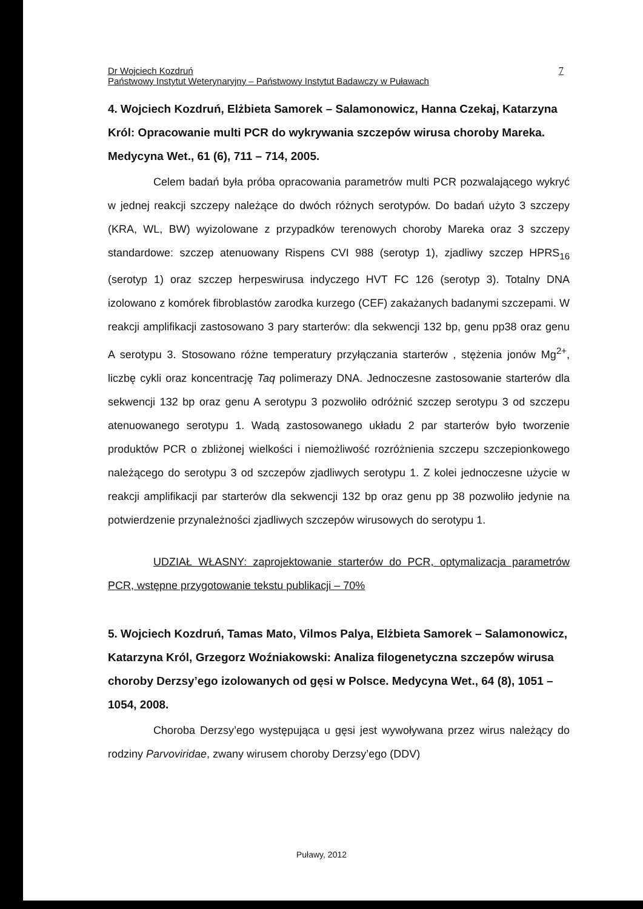Dr Wojciech Kozdruń
Państwowy Instytut Weterynaryjny – Państwowy Instytut Badawczy w Puławach
7
4. Wojciech Kozdruń, Elżbieta Samorek – Salamonowicz, Hanna Czekaj, Katarzyna Król: Opracowanie multi PCR do wykrywania szczepów wirusa choroby Mareka. Medycyna Wet., 61 (6), 711 – 714, 2005.
Celem badań była próba opracowania parametrów multi PCR pozwalającego wykryć w jednej reakcji szczepy należące do dwóch różnych serotypów. Do badań użyto 3 szczepy (KRA, WL, BW) wyizolowane z przypadków terenowych choroby Mareka oraz 3 szczepy standardowe: szczep atenuowany Rispens CVI 988 (serotyp 1), zjadliwy szczep HPRS<sub>16</sub> (serotyp 1) oraz szczep herpeswirusa indyczego HVT FC 126 (serotyp 3). Totalny DNA izolowano z komórek fibroblastów zarodka kurzego (CEF) zakażanych badanymi szczepami. W reakcji amplifikacji zastosowano 3 pary starterów: dla sekwencji 132 bp, genu pp38 oraz genu A serotypu 3. Stosowano różne temperatury przyłączania starterów , stężenia jonów Mg<sup>2+</sup>, liczbę cykli oraz koncentrację Taq polimerazy DNA. Jednoczesne zastosowanie starterów dla sekwencji 132 bp oraz genu A serotypu 3 pozwoliło odróżnić szczep serotypu 3 od szczepu atenuowanego serotypu 1. Wadą zastosowanego układu 2 par starterów było tworzenie produktów PCR o zbliżonej wielkości i niemożliwość rozróżnienia szczepu szczepionkowego należącego do serotypu 3 od szczepów zjadliwych serotypu 1. Z kolei jednoczesne użycie w reakcji amplifikacji par starterów dla sekwencji 132 bp oraz genu pp 38 pozwoliło jedynie na potwierdzenie przynależności zjadliwych szczepów wirusowych do serotypu 1.
UDZIAŁ WŁASNY: zaprojektowanie starterów do PCR, optymalizacja parametrów PCR, wstępne przygotowanie tekstu publikacji – 70%
5. Wojciech Kozdruń, Tamas Mato, Vilmos Palya, Elżbieta Samorek – Salamonowicz, Katarzyna Król, Grzegorz Woźniakowski: Analiza filogenetyczna szczepów wirusa choroby Derzsy’ego izolowanych od gęsi w Polsce. Medycyna Wet., 64 (8), 1051 – 1054, 2008.
Choroba Derzsy’ego występująca u gęsi jest wywoływana przez wirus należący do rodziny Parvoviridae, zwany wirusem choroby Derzsy’ego (DDV)
Puławy, 2012